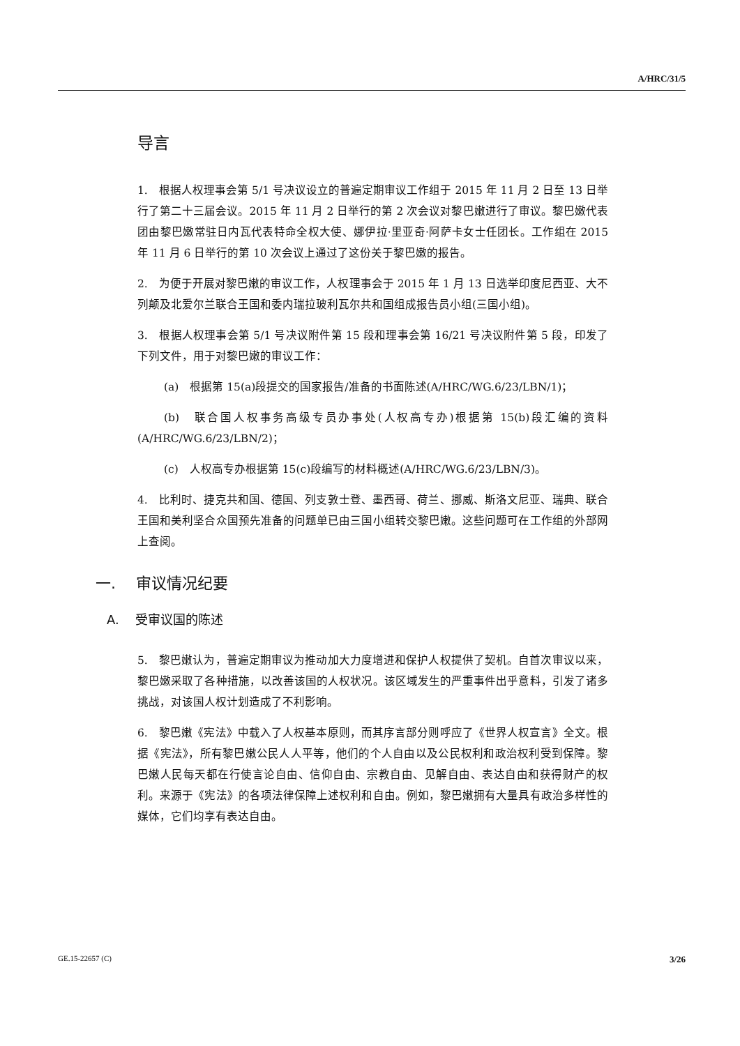A/HRC/31/5
导言
1.　根据人权理事会第 5/1 号决议设立的普遍定期审议工作组于 2015 年 11 月 2 日至 13 日举行了第二十三届会议。2015 年 11 月 2 日举行的第 2 次会议对黎巴嫩进行了审议。黎巴嫩代表团由黎巴嫩常驻日内瓦代表特命全权大使、娜伊拉·里亚奇·阿萨卡女士任团长。工作组在 2015 年 11 月 6 日举行的第 10 次会议上通过了这份关于黎巴嫩的报告。
2.　为便于开展对黎巴嫩的审议工作，人权理事会于 2015 年 1 月 13 日选举印度尼西亚、大不列颠及北爱尔兰联合王国和委内瑞拉玻利瓦尔共和国组成报告员小组(三国小组)。
3.　根据人权理事会第 5/1 号决议附件第 15 段和理事会第 16/21 号决议附件第 5 段，印发了下列文件，用于对黎巴嫩的审议工作：
(a)　根据第 15(a)段提交的国家报告/准备的书面陈述(A/HRC/WG.6/23/LBN/1)；
(b)　联合国人权事务高级专员办事处(人权高专办)根据第 15(b)段汇编的资料(A/HRC/WG.6/23/LBN/2)；
(c)　人权高专办根据第 15(c)段编写的材料概述(A/HRC/WG.6/23/LBN/3)。
4.　比利时、捷克共和国、德国、列支敦士登、墨西哥、荷兰、挪威、斯洛文尼亚、瑞典、联合王国和美利坚合众国预先准备的问题单已由三国小组转交黎巴嫩。这些问题可在工作组的外部网上查阅。
一.　 审议情况纪要
A.　 受审议国的陈述
5.　黎巴嫩认为，普遍定期审议为推动加大力度增进和保护人权提供了契机。自首次审议以来，黎巴嫩采取了各种措施，以改善该国的人权状况。该区域发生的严重事件出乎意料，引发了诸多挑战，对该国人权计划造成了不利影响。
6.　黎巴嫩《宪法》中载入了人权基本原则，而其序言部分则呼应了《世界人权宣言》全文。根据《宪法》，所有黎巴嫩公民人人平等，他们的个人自由以及公民权利和政治权利受到保障。黎巴嫩人民每天都在行使言论自由、信仰自由、宗教自由、见解自由、表达自由和获得财产的权利。来源于《宪法》的各项法律保障上述权利和自由。例如，黎巴嫩拥有大量具有政治多样性的媒体，它们均享有表达自由。
GE.15-22657 (C) 3/26